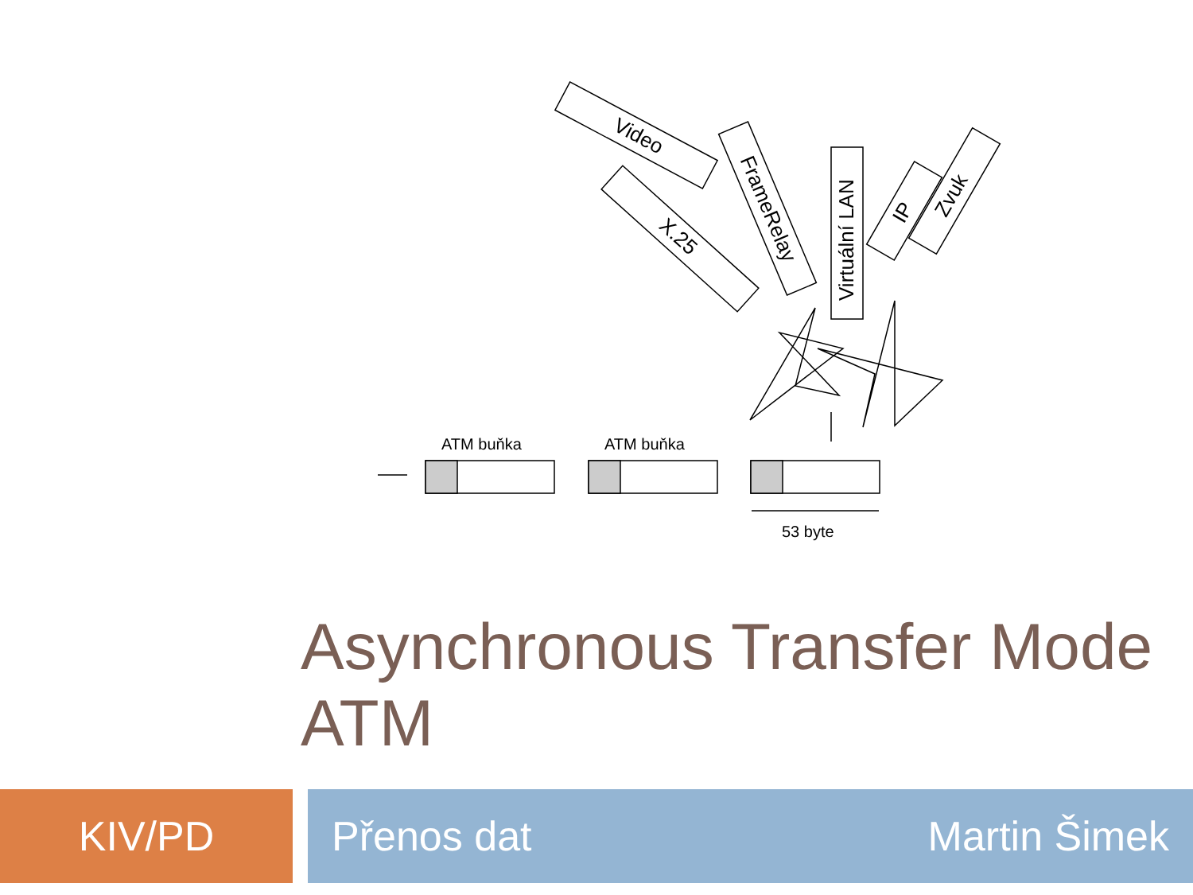Video
X.25
FrameRelay
Virtuální LAN
IP
Zvuk
ATM buňka
ATM buňka
53 byte
Asynchronous Transfer Mode
ATM
KIV/PD Přenos dat Martin Šimek